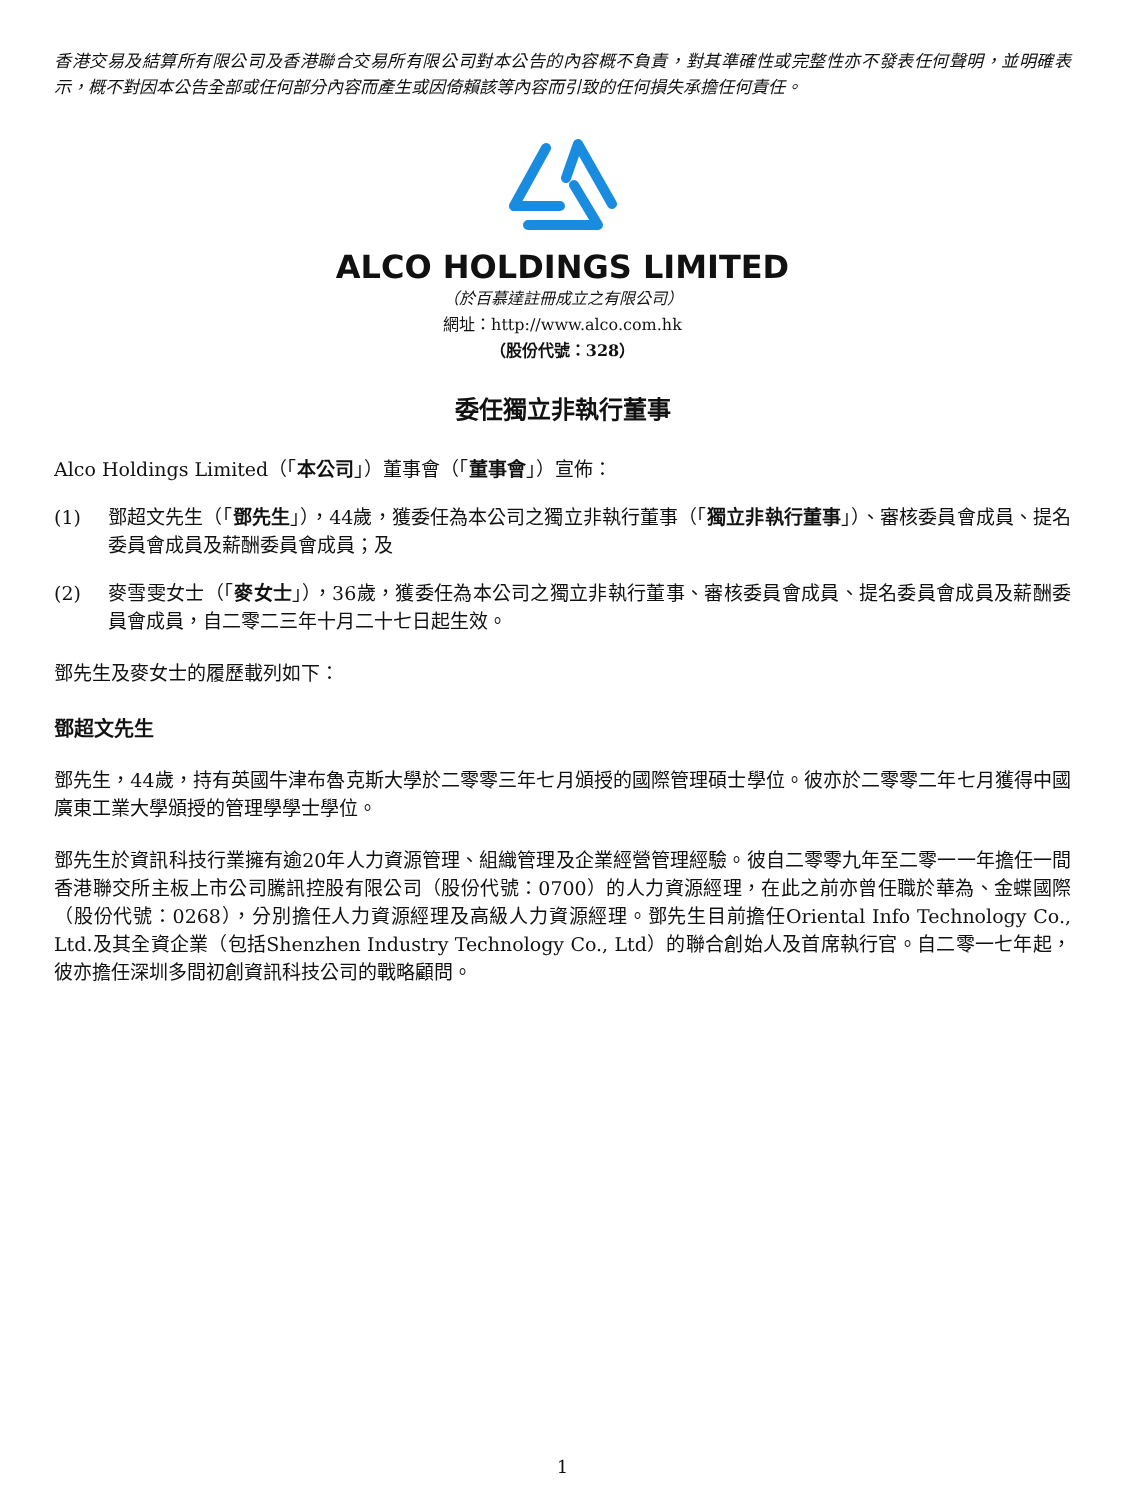香港交易及結算所有限公司及香港聯合交易所有限公司對本公告的內容概不負責，對其準確性或完整性亦不發表任何聲明，並明確表示，概不對因本公告全部或任何部分內容而產生或因倚賴該等內容而引致的任何損失承擔任何責任。
ALCO HOLDINGS LIMITED
（於百慕達註冊成立之有限公司）
網址：http://www.alco.com.hk
（股份代號：328）
委任獨立非執行董事
Alco Holdings Limited（「本公司」）董事會（「董事會」）宣佈：
(1) 鄧超文先生（「鄧先生」），44歲，獲委任為本公司之獨立非執行董事（「獨立非執行董事」）、審核委員會成員、提名委員會成員及薪酬委員會成員；及
(2) 麥雪雯女士（「麥女士」），36歲，獲委任為本公司之獨立非執行董事、審核委員會成員、提名委員會成員及薪酬委員會成員，自二零二三年十月二十七日起生效。
鄧先生及麥女士的履歷載列如下：
鄧超文先生
鄧先生，44歲，持有英國牛津布魯克斯大學於二零零三年七月頒授的國際管理碩士學位。彼亦於二零零二年七月獲得中國廣東工業大學頒授的管理學學士學位。
鄧先生於資訊科技行業擁有逾20年人力資源管理、組織管理及企業經營管理經驗。彼自二零零九年至二零一一年擔任一間香港聯交所主板上市公司騰訊控股有限公司（股份代號：0700）的人力資源經理，在此之前亦曾任職於華為、金蝶國際（股份代號：0268），分別擔任人力資源經理及高級人力資源經理。鄧先生目前擔任Oriental Info Technology Co., Ltd.及其全資企業（包括Shenzhen Industry Technology Co., Ltd）的聯合創始人及首席執行官。自二零一七年起，彼亦擔任深圳多間初創資訊科技公司的戰略顧問。
1